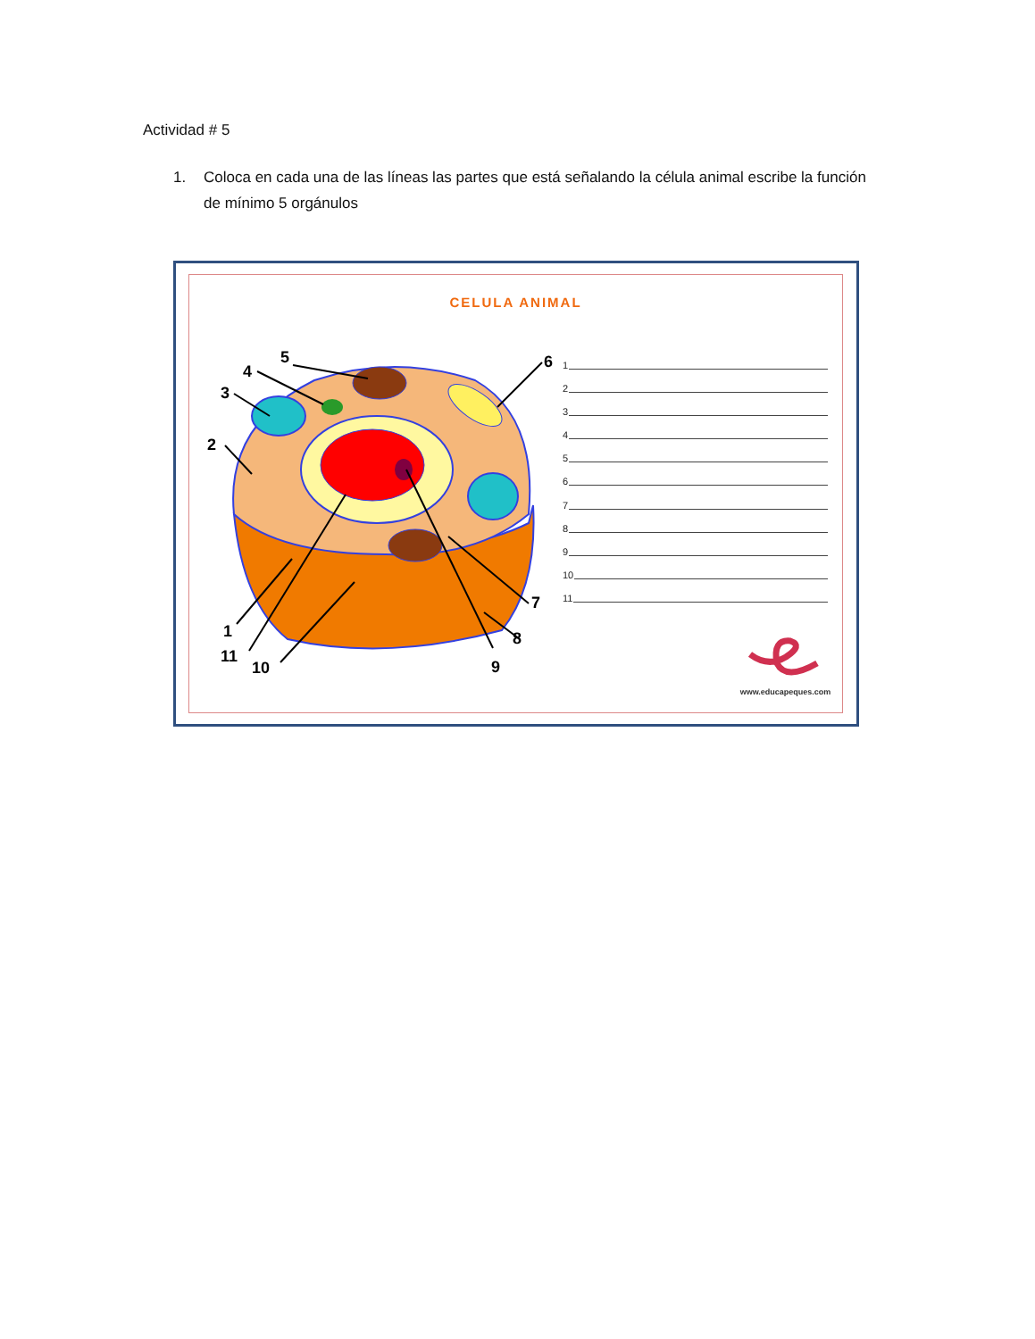Actividad # 5
1. Coloca en cada una de las líneas las partes que está señalando la célula animal escribe la función de mínimo 5 orgánulos
CELULA ANIMAL
5
4
3
2
6
1
11
10
7
8
9
1
2
3
4
5
6
7
8
9
10
11
www.educapeques.com